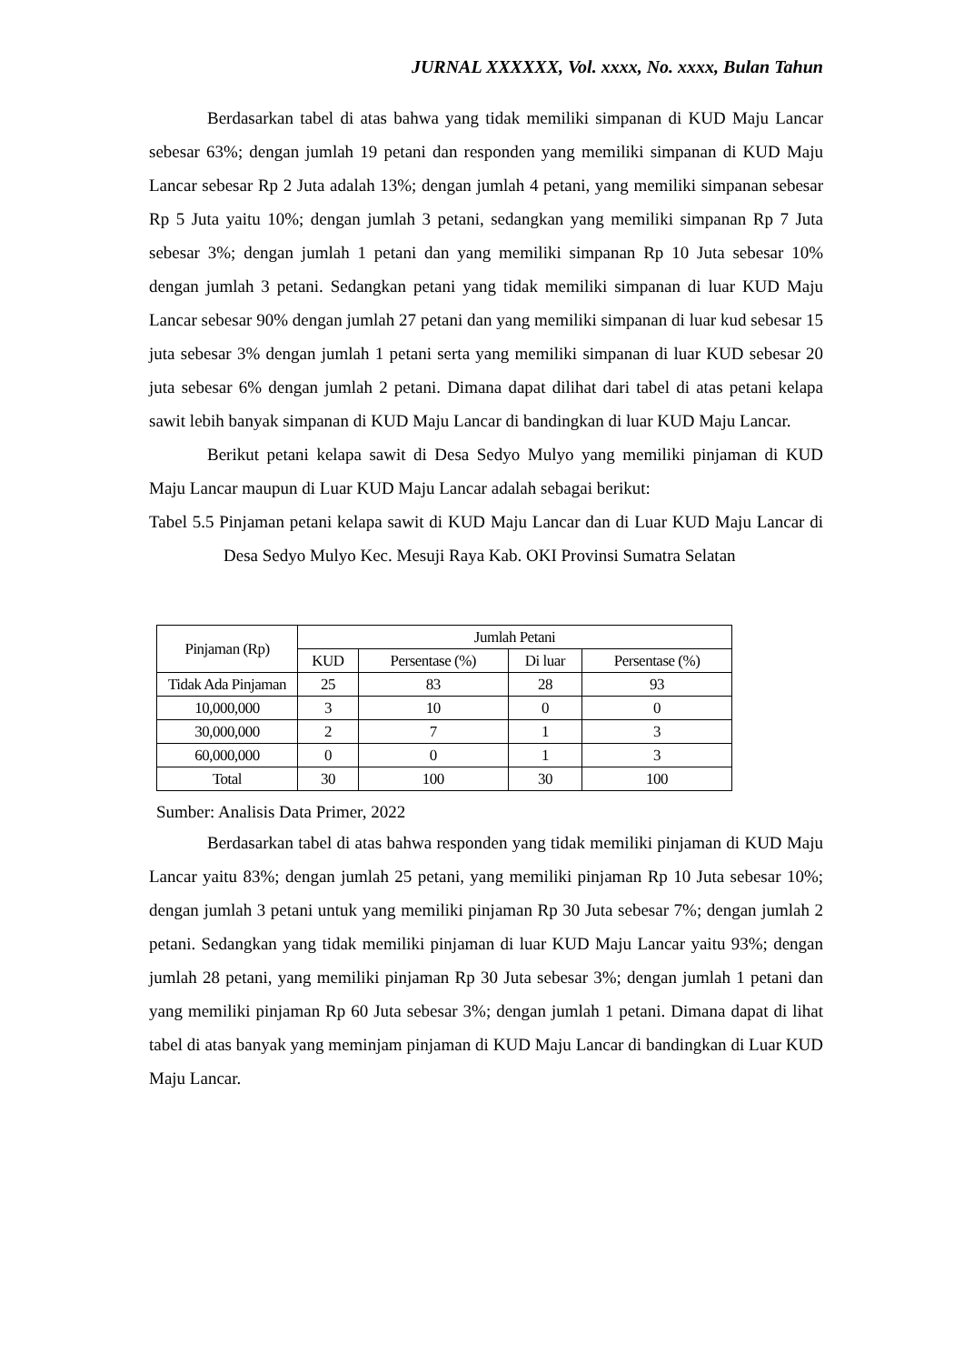JURNAL XXXXXX, Vol. xxxx, No. xxxx, Bulan Tahun
Berdasarkan tabel di atas bahwa yang tidak memiliki simpanan di KUD Maju Lancar sebesar 63%; dengan jumlah 19 petani dan responden yang memiliki simpanan di KUD Maju Lancar sebesar Rp 2 Juta adalah 13%; dengan jumlah 4 petani, yang memiliki simpanan sebesar Rp 5 Juta yaitu 10%; dengan jumlah 3 petani, sedangkan yang memiliki simpanan Rp 7 Juta sebesar 3%; dengan jumlah 1 petani dan yang memiliki simpanan Rp 10 Juta sebesar 10% dengan jumlah 3 petani. Sedangkan petani yang tidak memiliki simpanan di luar KUD Maju Lancar sebesar 90% dengan jumlah 27 petani dan yang memiliki simpanan di luar kud sebesar 15 juta sebesar 3% dengan jumlah 1 petani serta yang memiliki simpanan di luar KUD sebesar 20 juta sebesar 6% dengan jumlah 2 petani. Dimana dapat dilihat dari tabel di atas petani kelapa sawit lebih banyak simpanan di KUD Maju Lancar di bandingkan di luar KUD Maju Lancar.
Berikut petani kelapa sawit di Desa Sedyo Mulyo yang memiliki pinjaman di KUD Maju Lancar maupun di Luar KUD Maju Lancar adalah sebagai berikut:
Tabel 5.5 Pinjaman petani kelapa sawit di KUD Maju Lancar dan di Luar KUD Maju Lancar di Desa Sedyo Mulyo Kec. Mesuji Raya Kab. OKI Provinsi Sumatra Selatan
| Pinjaman (Rp) | Jumlah Petani | | | |
| --- | --- | --- | --- | --- |
| | KUD | Persentase (%) | Di luar | Persentase (%) |
| Tidak Ada Pinjaman | 25 | 83 | 28 | 93 |
| 10,000,000 | 3 | 10 | 0 | 0 |
| 30,000,000 | 2 | 7 | 1 | 3 |
| 60,000,000 | 0 | 0 | 1 | 3 |
| Total | 30 | 100 | 30 | 100 |
Sumber: Analisis Data Primer, 2022
Berdasarkan tabel di atas bahwa responden yang tidak memiliki pinjaman di KUD Maju Lancar yaitu 83%; dengan jumlah 25 petani, yang memiliki pinjaman Rp 10 Juta sebesar 10%; dengan jumlah 3 petani untuk yang memiliki pinjaman Rp 30 Juta sebesar 7%; dengan jumlah 2 petani. Sedangkan yang tidak memiliki pinjaman di luar KUD Maju Lancar yaitu 93%; dengan jumlah 28 petani, yang memiliki pinjaman Rp 30 Juta sebesar 3%; dengan jumlah 1 petani dan yang memiliki pinjaman Rp 60 Juta sebesar 3%; dengan jumlah 1 petani. Dimana dapat di lihat tabel di atas banyak yang meminjam pinjaman di KUD Maju Lancar di bandingkan di Luar KUD Maju Lancar.